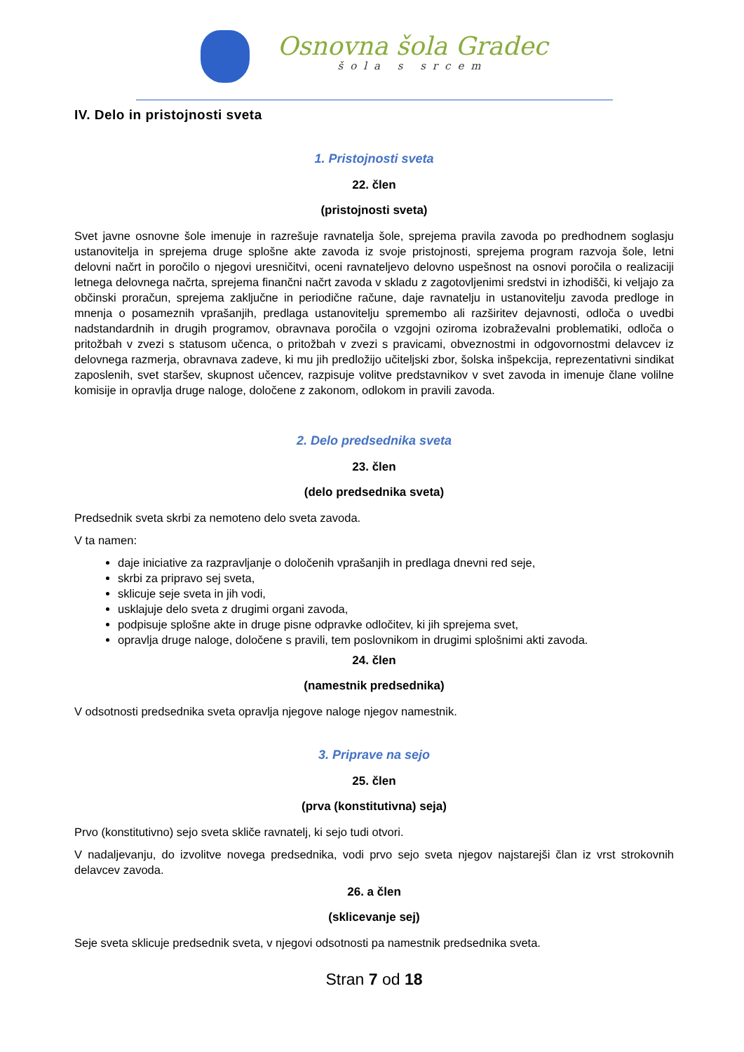Osnovna šola Gradec
šola s srcem
IV. Delo in pristojnosti sveta
1. Pristojnosti sveta
22. člen
(pristojnosti sveta)
Svet javne osnovne šole imenuje in razrešuje ravnatelja šole, sprejema pravila zavoda po predhodnem soglasju ustanovitelja in sprejema druge splošne akte zavoda iz svoje pristojnosti, sprejema program razvoja šole, letni delovni načrt in poročilo o njegovi uresničitvi, oceni ravnateljevo delovno uspešnost na osnovi poročila o realizaciji letnega delovnega načrta, sprejema finančni načrt zavoda v skladu z zagotovljenimi sredstvi in izhodišči, ki veljajo za občinski proračun, sprejema zaključne in periodične račune, daje ravnatelju in ustanovitelju zavoda predloge in mnenja o posameznih vprašanjih, predlaga ustanovitelju spremembo ali razširitev dejavnosti, odloča o uvedbi nadstandardnih in drugih programov, obravnava poročila o vzgojni oziroma izobraževalni problematiki, odloča o pritožbah v zvezi s statusom učenca, o pritožbah v zvezi s pravicami, obveznostmi in odgovornostmi delavcev iz delovnega razmerja, obravnava zadeve, ki mu jih predložijo učiteljski zbor, šolska inšpekcija, reprezentativni sindikat zaposlenih, svet staršev, skupnost učencev, razpisuje volitve predstavnikov v svet zavoda in imenuje člane volilne komisije in opravlja druge naloge, določene z zakonom, odlokom in pravili zavoda.
2. Delo predsednika sveta
23. člen
(delo predsednika sveta)
Predsednik sveta skrbi za nemoteno delo sveta zavoda.
V ta namen:
daje iniciative za razpravljanje o določenih vprašanjih in predlaga dnevni red seje,
skrbi za pripravo sej sveta,
sklicuje seje sveta in jih vodi,
usklajuje delo sveta z drugimi organi zavoda,
podpisuje splošne akte in druge pisne odpravke odločitev, ki jih sprejema svet,
opravlja druge naloge, določene s pravili, tem poslovnikom in drugimi splošnimi akti zavoda.
24. člen
(namestnik predsednika)
V odsotnosti predsednika sveta opravlja njegove naloge njegov namestnik.
3. Priprave na sejo
25. člen
(prva (konstitutivna) seja)
Prvo (konstitutivno) sejo sveta skliče ravnatelj, ki sejo tudi otvori.
V nadaljevanju, do izvolitve novega predsednika, vodi prvo sejo sveta njegov najstarejši član iz vrst strokovnih delavcev zavoda.
26. a člen
(sklicevanje sej)
Seje sveta sklicuje predsednik sveta, v njegovi odsotnosti pa namestnik predsednika sveta.
Stran 7 od 18